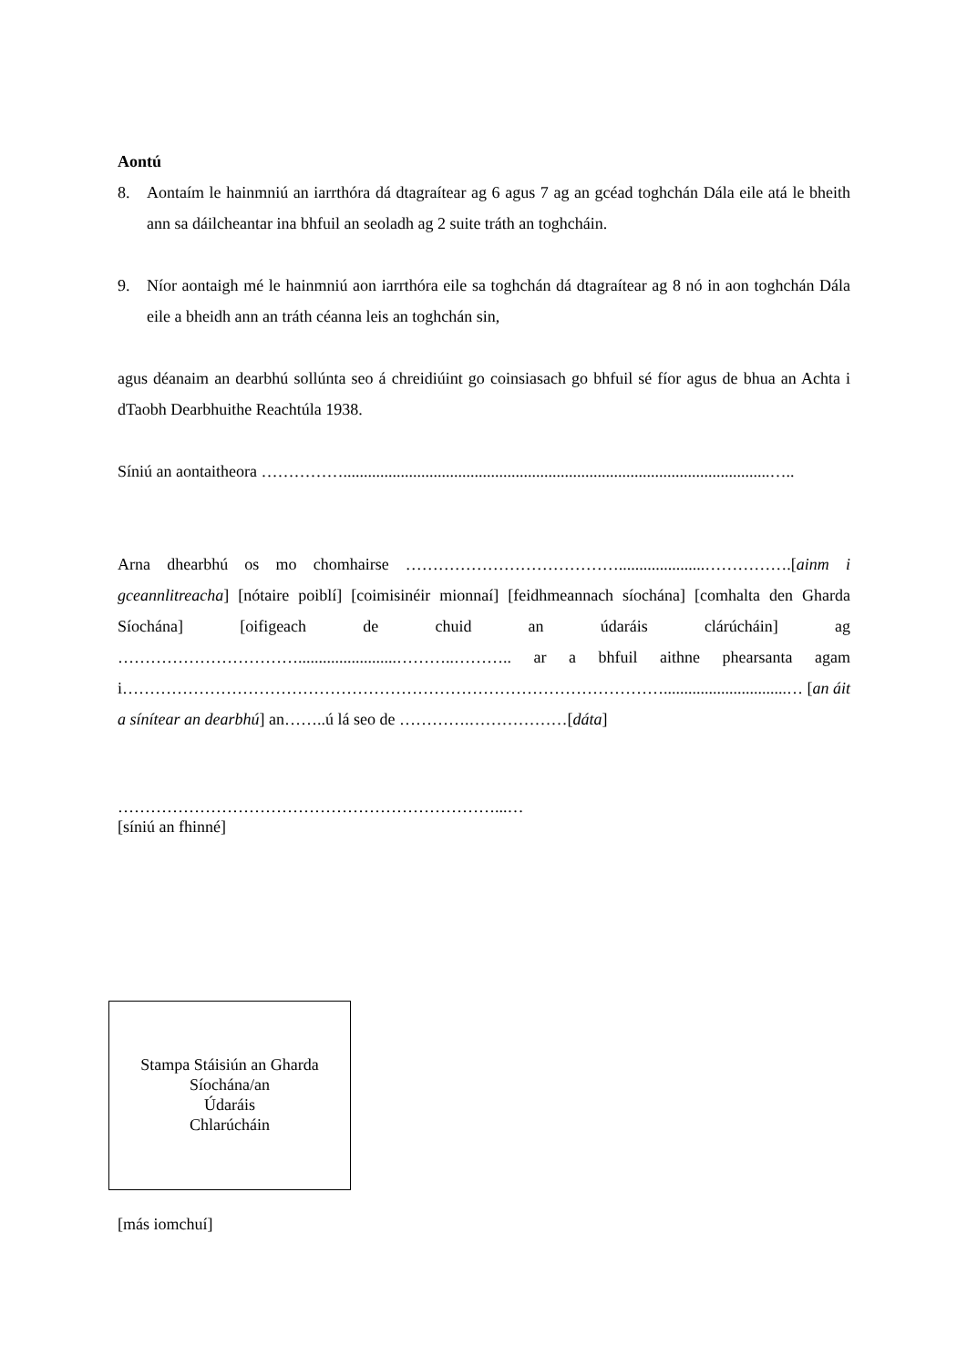Aontú
8. Aontaím le hainmniú an iarrthóra dá dtagraítear ag 6 agus 7 ag an gcéad toghchán Dála eile atá le bheith ann sa dáilcheantar ina bhfuil an seoladh ag 2 suite tráth an toghcháin.
9. Níor aontaigh mé le hainmniú aon iarrthóra eile sa toghchán dá dtagraítear ag 8 nó in aon toghchán Dála eile a bheidh ann an tráth céanna leis an toghchán sin,
agus déanaim an dearbhú sollúnta seo á chreidiúint go coinsiasach go bhfuil sé fíor agus de bhua an Achta i dTaobh Dearbhuithe Reachtúla 1938.
Síniú an aontaitheora ……………........................................................................................................…..
Arna dhearbhú os mo chomhairse ………………………………….....................…………….[ainm i gceannlitreacha] [nótaire poiblí] [coimisinéir mionnaí] [feidhmeannach síochána] [comhalta den Gharda Síochána] [oifigeach de chuid an údaráis clárúcháin] ag ……………………………........................………..……….. ar a bhfuil aithne phearsanta agam i………………………………………………………………………………………..............................… [an áit a sínítear an dearbhú] an……..ú lá seo de ………….………………[dáta]
……………………………………………………………...…
[síniú an fhinné]
Stampa Stáisiún an Gharda
Síochána/an
Údaráis
Chlarúcháin
[más iomchuí]